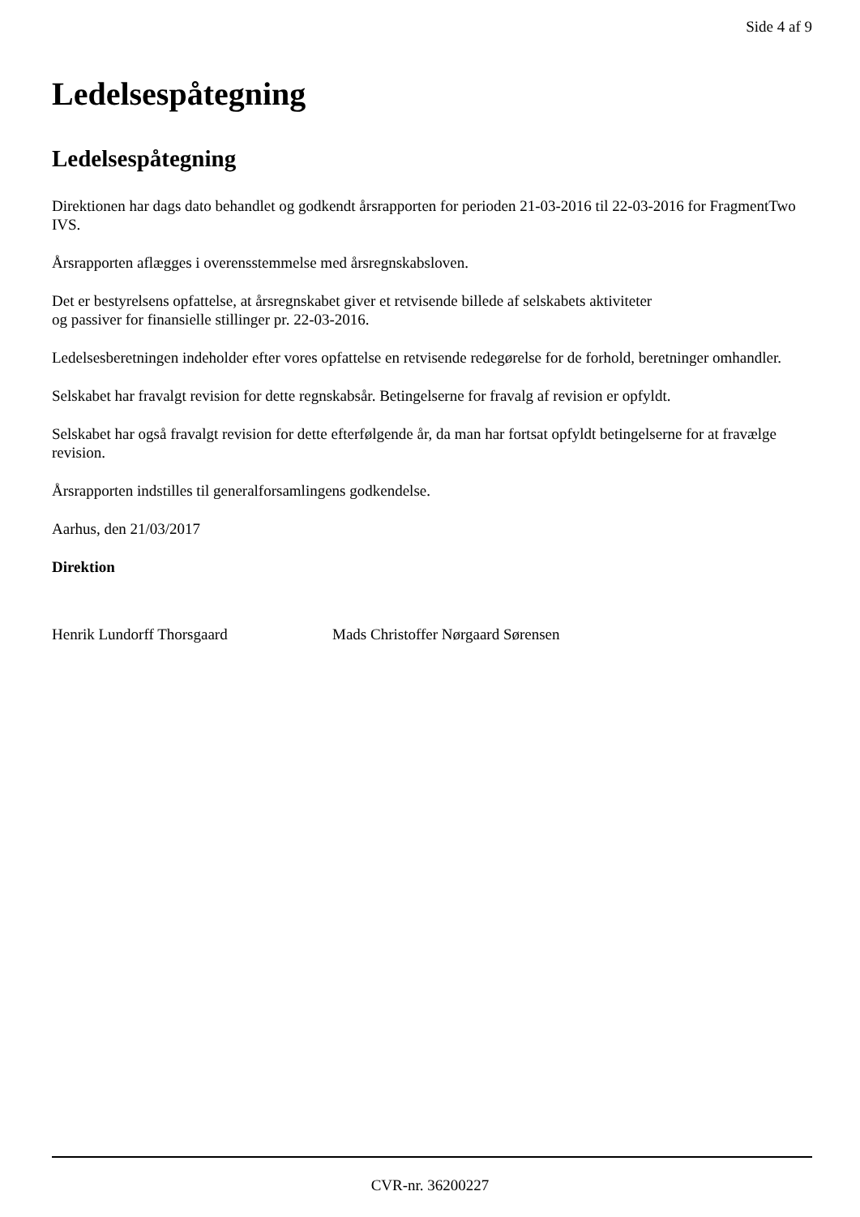Side 4 af 9
Ledelsespåtegning
Ledelsespåtegning
Direktionen har dags dato behandlet og godkendt årsrapporten for perioden 21-03-2016 til 22-03-2016 for FragmentTwo IVS.
Årsrapporten aflægges i overensstemmelse med årsregnskabsloven.
Det er bestyrelsens opfattelse, at årsregnskabet giver et retvisende billede af selskabets aktiviteter
og passiver for finansielle stillinger pr. 22-03-2016.
Ledelsesberetningen indeholder efter vores opfattelse en retvisende redegørelse for de forhold, beretninger omhandler.
Selskabet har fravalgt revision for dette regnskabsår. Betingelserne for fravalg af revision er opfyldt.
Selskabet har også fravalgt revision for dette efterfølgende år, da man har fortsat opfyldt betingelserne for at fravælge revision.
Årsrapporten indstilles til generalforsamlingens godkendelse.
Aarhus, den 21/03/2017
Direktion
Henrik Lundorff Thorsgaard Mads Christoffer Nørgaard Sørensen
CVR-nr. 36200227